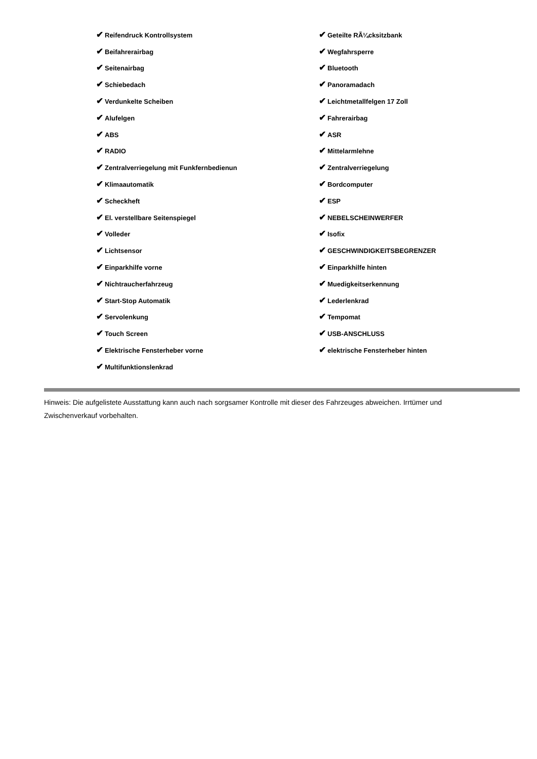| ✔ Reifendruck Kontrollsystem | ✔ Geteilte RÃ¼cksitzbank |
| ✔ Beifahrerairbag | ✔ Wegfahrsperre |
| ✔ Seitenairbag | ✔ Bluetooth |
| ✔ Schiebedach | ✔ Panoramadach |
| ✔ Verdunkelte Scheiben | ✔ Leichtmetallfelgen 17 Zoll |
| ✔ Alufelgen | ✔ Fahrerairbag |
| ✔ ABS | ✔ ASR |
| ✔ RADIO | ✔ Mittelarmlehne |
| ✔ Zentralverriegelung mit Funkfernbedienun | ✔ Zentralverriegelung |
| ✔ Klimaautomatik | ✔ Bordcomputer |
| ✔ Scheckheft | ✔ ESP |
| ✔ El. verstellbare Seitenspiegel | ✔ NEBELSCHEINWERFER |
| ✔ Volleder | ✔ Isofix |
| ✔ Lichtsensor | ✔ GESCHWINDIGKEITSBEGRENZER |
| ✔ Einparkhilfe vorne | ✔ Einparkhilfe hinten |
| ✔ Nichtraucherfahrzeug | ✔ Muedigkeitserkennung |
| ✔ Start-Stop Automatik | ✔ Lederlenkrad |
| ✔ Servolenkung | ✔ Tempomat |
| ✔ Touch Screen | ✔ USB-ANSCHLUSS |
| ✔ Elektrische Fensterheber vorne | ✔ elektrische Fensterheber hinten |
| ✔ Multifunktionslenkrad | |
Hinweis: Die aufgelistete Ausstattung kann auch nach sorgsamer Kontrolle mit dieser des Fahrzeuges abweichen. Irrtümer und Zwischenverkauf vorbehalten.